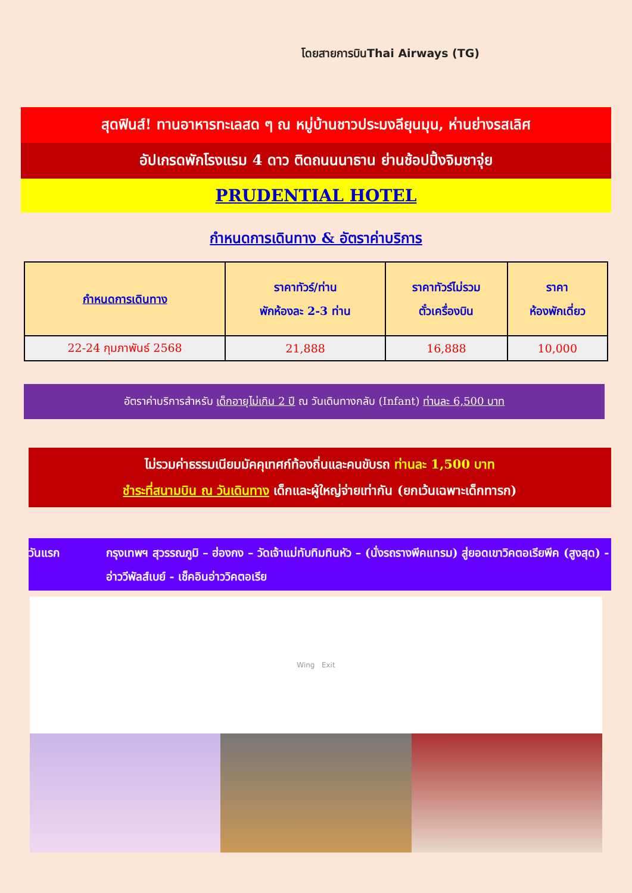โดยสายการบินThai Airways (TG)
สุดฟินส์! ทานอาหารทะเลสด ๆ ณ หมู่บ้านชาวประมงลียุนมุน, ห่านย่างรสเลิศ
อัปเกรดพักโรงแรม 4 ดาว ติดถนนนาธาน ย่านช้อปปิ้งจิมซาจุ่ย
PRUDENTIAL HOTEL
กำหนดการเดินทาง & อัตราค่าบริการ
| กำหนดการเดินทาง | ราคาทัวร์/ท่าน พักห้องละ 2-3 ท่าน | ราคาทัวร์ไม่รวม ตั๋วเครื่องบิน | ราคา ห้องพักเดี่ยว |
| --- | --- | --- | --- |
| 22-24 กุมภาพันธ์ 2568 | 21,888 | 16,888 | 10,000 |
อัตราค่าบริการสำหรับ เด็กอายุไม่เกิน 2 ปี ณ วันเดินทางกลับ (Infant) ท่านละ 6,500 บาท
ไม่รวมค่าธรรมเนียมมัคคุเทศก์ท้องถิ่นและคนขับรถ ท่านละ 1,500 บาท
ชำระที่สนามบิน ณ วันเดินทาง เด็กและผู้ใหญ่จ่ายเท่ากัน (ยกเว้นเฉพาะเด็กทารก)
วันแรก กรุงเทพฯ สุวรรณภูมิ – ฮ่องกง – วัดเจ้าแม่ทับทิมทินหัว – (นั่งรถรางพีคแทรม) สู่ยอดเขาวิคตอเรียพีค (สูงสุด) - อ่าววีพัลส์เบย์ - เช็คอินอ่าววิคตอเรีย
Wing Exit